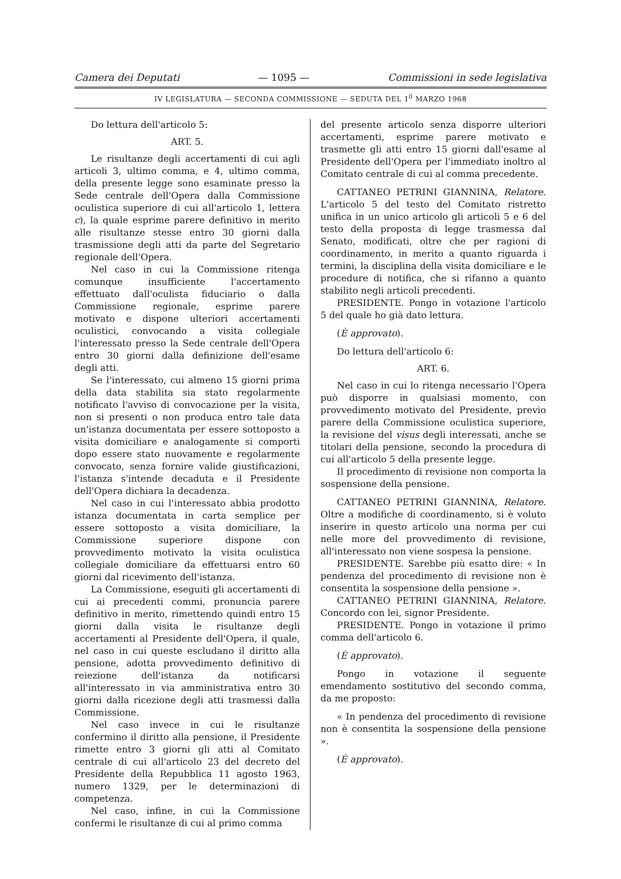Camera dei Deputati — 1095 — Commissioni in sede legislativa
IV LEGISLATURA — SECONDA COMMISSIONE — SEDUTA DEL 1<sup>0</sup> MARZO 1968
Do lettura dell'articolo 5:
ART. 5.
Le risultanze degli accertamenti di cui agli articoli 3, ultimo comma, e 4, ultimo comma, della presente legge sono esaminate presso la Sede centrale dell'Opera dalla Commissione oculistica superiore di cui all'articolo 1, lettera c), la quale esprime parere definitivo in merito alle risultanze stesse entro 30 giorni dalla trasmissione degli atti da parte del Segretario regionale dell'Opera.
Nel caso in cui la Commissione ritenga comunque insufficiente l'accertamento effettuato dall'oculista fiduciario o dalla Commissione regionale, esprime parere motivato e dispone ulteriori accertamenti oculistici, convocando a visita collegiale l'interessato presso la Sede centrale dell'Opera entro 30 giorni dalla definizione dell'esame degli atti.
Se l'interessato, cui almeno 15 giorni prima della data stabilita sia stato regolarmente notificato l'avviso di convocazione per la visita, non si presenti o non produca entro tale data un'istanza documentata per essere sottoposto a visita domiciliare e analogamente si comporti dopo essere stato nuovamente e regolarmente convocato, senza fornire valide giustificazioni, l'istanza s'intende decaduta e il Presidente dell'Opera dichiara la decadenza.
Nel caso in cui l'interessato abbia prodotto istanza documentata in carta semplice per essere sottoposto a visita domiciliare, la Commissione superiore dispone con provvedimento motivato la visita oculistica collegiale domiciliare da effettuarsi entro 60 giorni dal ricevimento dell'istanza.
La Commissione, eseguiti gli accertamenti di cui ai precedenti commi, pronuncia parere definitivo in merito, rimettendo quindi entro 15 giorni dalla visita le risultanze degli accertamenti al Presidente dell'Opera, il quale, nel caso in cui queste escludano il diritto alla pensione, adotta provvedimento definitivo di reiezione dell'istanza da notificarsi all'interessato in via amministrativa entro 30 giorni dalla ricezione degli atti trasmessi dalla Commissione.
Nel caso invece in cui le risultanze confermino il diritto alla pensione, il Presidente rimette entro 3 giorni gli atti al Comitato centrale di cui all'articolo 23 del decreto del Presidente della Repubblica 11 agosto 1963, numero 1329, per le determinazioni di competenza.
Nel caso, infine, in cui la Commissione confermi le risultanze di cui al primo comma
del presente articolo senza disporre ulteriori accertamenti, esprime parere motivato e trasmette gli atti entro 15 giorni dall'esame al Presidente dell'Opera per l'immediato inoltro al Comitato centrale di cui al comma precedente.
CATTANEO PETRINI GIANNINA, Relatore. L'articolo 5 del testo del Comitato ristretto unifica in un unico articolo gli articoli 5 e 6 del testo della proposta di legge trasmessa dal Senato, modificati, oltre che per ragioni di coordinamento, in merito a quanto riguarda i termini, la disciplina della visita domiciliare e le procedure di notifica, che si rifanno a quanto stabilito negli articoli precedenti.
PRESIDENTE. Pongo in votazione l'articolo 5 del quale ho già dato lettura.
(È approvato).
Do lettura dell'articolo 6:
ART. 6.
Nel caso in cui lo ritenga necessario l'Opera può disporre in qualsiasi momento, con provvedimento motivato del Presidente, previo parere della Commissione oculistica superiore, la revisione del visus degli interessati, anche se titolari della pensione, secondo la procedura di cui all'articolo 5 della presente legge.
Il procedimento di revisione non comporta la sospensione della pensione.
CATTANEO PETRINI GIANNINA, Relatore. Oltre a modifiche di coordinamento, si è voluto inserire in questo articolo una norma per cui nelle more del provvedimento di revisione, all'interessato non viene sospesa la pensione.
PRESIDENTE. Sarebbe più esatto dire: « In pendenza del procedimento di revisione non è consentita la sospensione della pensione ».
CATTANEO PETRINI GIANNINA, Relatore. Concordo con lei, signor Presidente.
PRESIDENTE. Pongo in votazione il primo comma dell'articolo 6.
(È approvato).
Pongo in votazione il seguente emendamento sostitutivo del secondo comma, da me proposto:
« In pendenza del procedimento di revisione non è consentita la sospensione della pensione ».
(È approvato).